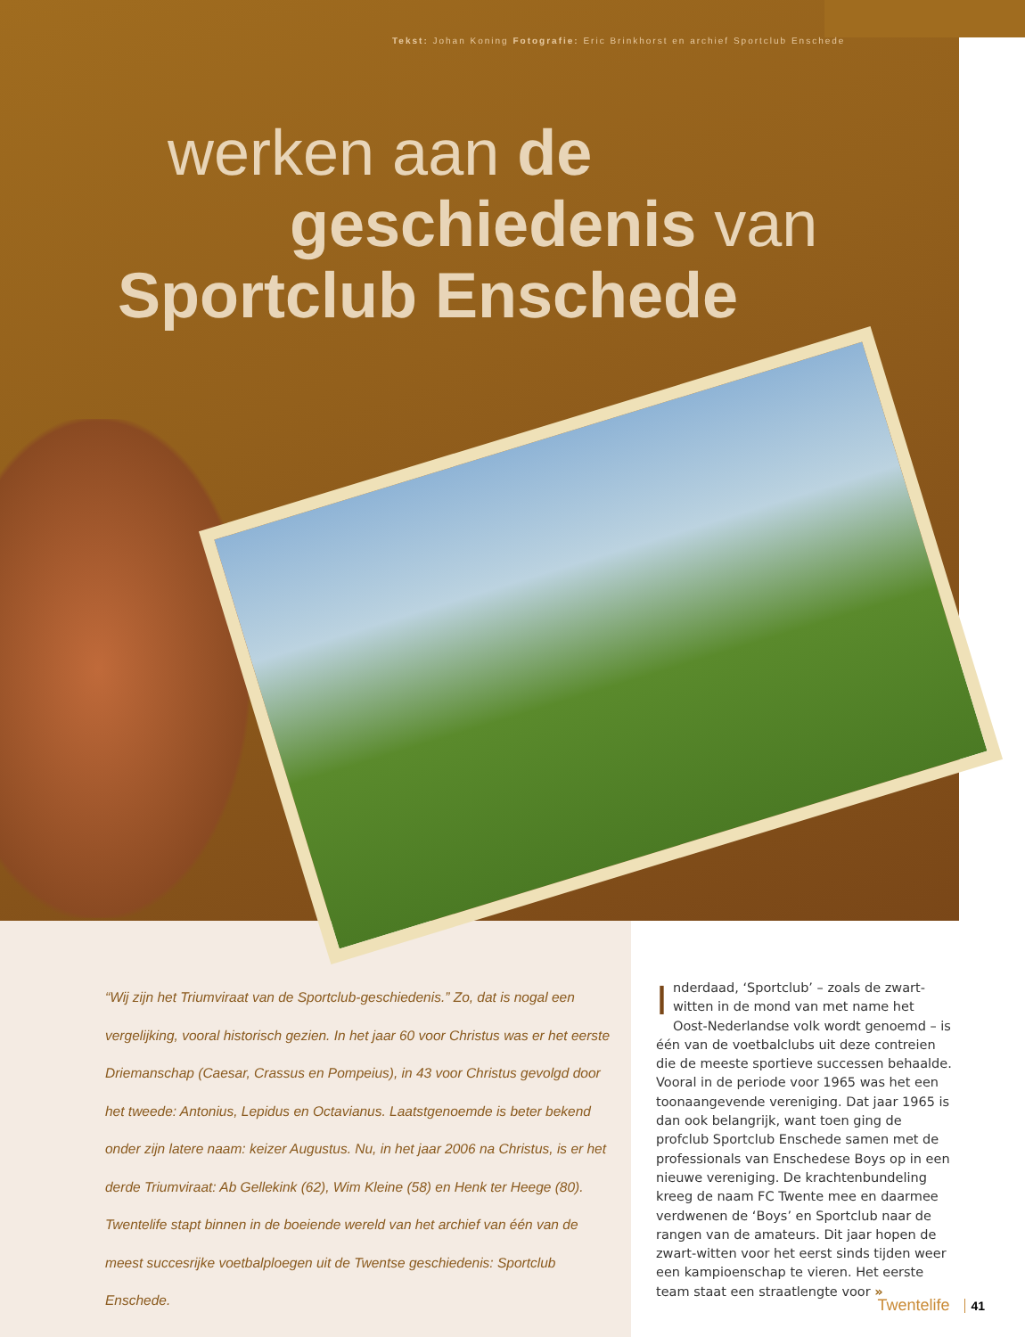Tekst: Johan Koning Fotografie: Eric Brinkhorst en archief Sportclub Enschede
werken aan de
geschiedenis van
Sportclub Enschede
“Wij zijn het Triumviraat van de Sportclub-geschiedenis.” Zo, dat is nogal een vergelijking, vooral historisch gezien. In het jaar 60 voor Christus was er het eerste Driemanschap (Caesar, Crassus en Pompeius), in 43 voor Christus gevolgd door het tweede: Antonius, Lepidus en Octavianus. Laatstgenoemde is beter bekend onder zijn latere naam: keizer Augustus. Nu, in het jaar 2006 na Christus, is er het derde Triumviraat: Ab Gellekink (62), Wim Kleine (58) en Henk ter Heege (80). Twentelife stapt binnen in de boeiende wereld van het archief van één van de meest succesrijke voetbalploegen uit de Twentse geschiedenis: Sportclub Enschede.
Inderdaad, ‘Sportclub’ – zoals de zwart-witten in de mond van met name het Oost-Nederlandse volk wordt genoemd – is één van de voetbalclubs uit deze contreien die de meeste sportieve successen behaalde. Vooral in de periode voor 1965 was het een toonaangevende vereniging. Dat jaar 1965 is dan ook belangrijk, want toen ging de profclub Sportclub Enschede samen met de professionals van Enschedese Boys op in een nieuwe vereniging. De krachtenbundeling kreeg de naam FC Twente mee en daarmee verdwenen de ‘Boys’ en Sportclub naar de rangen van de amateurs. Dit jaar hopen de zwart-witten voor het eerst sinds tijden weer een kampioenschap te vieren. Het eerste team staat een straatlengte voor »
Twentelife 41